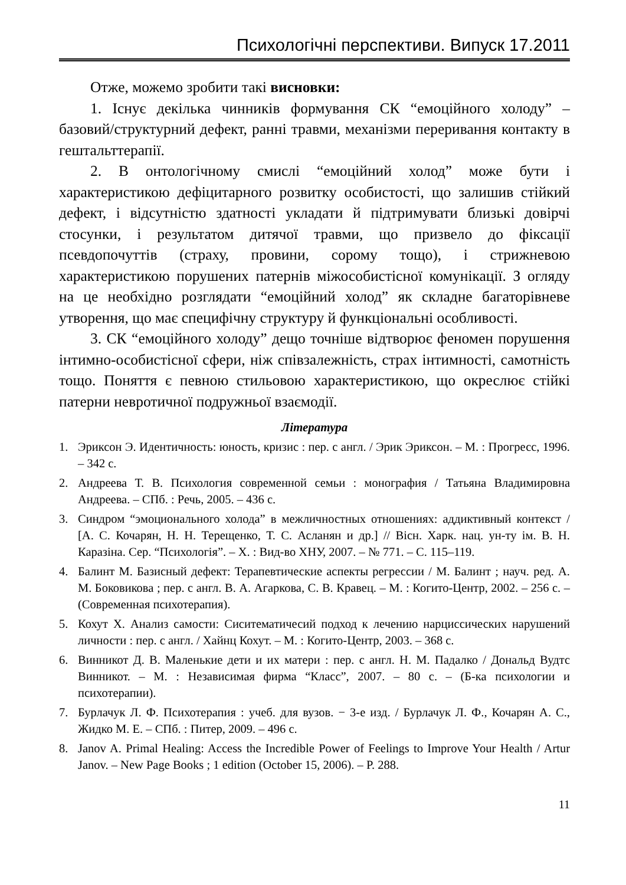Психологічні перспективи. Випуск 17.2011
Отже, можемо зробити такі висновки:
1. Існує декілька чинників формування СК “емоційного холоду” – базовий/структурний дефект, ранні травми, механізми переривання контакту в гештальттерапії.
2. В онтологічному смислі “емоційний холод” може бути і характеристикою дефіцитарного розвитку особистості, що залишив стійкий дефект, і відсутністю здатності укладати й підтримувати близькі довірчі стосунки, і результатом дитячої травми, що призвело до фіксації псевдопочуттів (страху, провини, сорому тощо), і стрижневою характеристикою порушених патернів міжособистісної комунікації. З огляду на це необхідно розглядати “емоційний холод” як складне багаторівневе утворення, що має специфічну структуру й функціональні особливості.
3. СК “емоційного холоду” дещо точніше відтворює феномен порушення інтимно-особистісної сфери, ніж співзалежність, страх інтимності, самотність тощо. Поняття є певною стильовою характеристикою, що окреслює стійкі патерни невротичної подружньої взаємодії.
Література
1. Эриксон Э. Идентичность: юность, кризис : пер. с англ. / Эрик Эриксон. – М. : Прогресс, 1996. – 342 с.
2. Андреева Т. В. Психология современной семьи : монография / Татьяна Владимировна Андреева. – СПб. : Речь, 2005. – 436 с.
3. Синдром “эмоционального холода” в межличностных отношениях: аддиктивный контекст / [А. С. Кочарян, Н. Н. Терещенко, Т. С. Асланян и др.] // Вісн. Харк. нац. ун-ту ім. В. Н. Каразіна. Сер. “Психологія”. – Х. : Вид-во ХНУ, 2007. – № 771. – С. 115–119.
4. Балинт М. Базисный дефект: Терапевтические аспекты регрессии / М. Балинт ; науч. ред. А. М. Боковикова ; пер. с англ. В. А. Агаркова, С. В. Кравец. – М. : Когито-Центр, 2002. – 256 с. – (Современная психотерапия).
5. Кохут Х. Анализ самости: Сиситематичесий подход к лечению нарциссических нарушений личности : пер. с англ. / Хайнц Кохут. – М. : Когито-Центр, 2003. – 368 с.
6. Винникот Д. В. Маленькие дети и их матери : пер. с англ. Н. М. Падалко / Дональд Вудтс Винникот. – М. : Независимая фирма “Класс”, 2007. – 80 с. – (Б-ка психологии и психотерапии).
7. Бурлачук Л. Ф. Психотерапия : учеб. для вузов. − 3-е изд. / Бурлачук Л. Ф., Кочарян А. С., Жидко М. Е. – СПб. : Питер, 2009. – 496 с.
8. Janov A. Primal Healing: Access the Incredible Power of Feelings to Improve Your Health / Artur Janov. – New Page Books ; 1 edition (October 15, 2006). – P. 288.
11